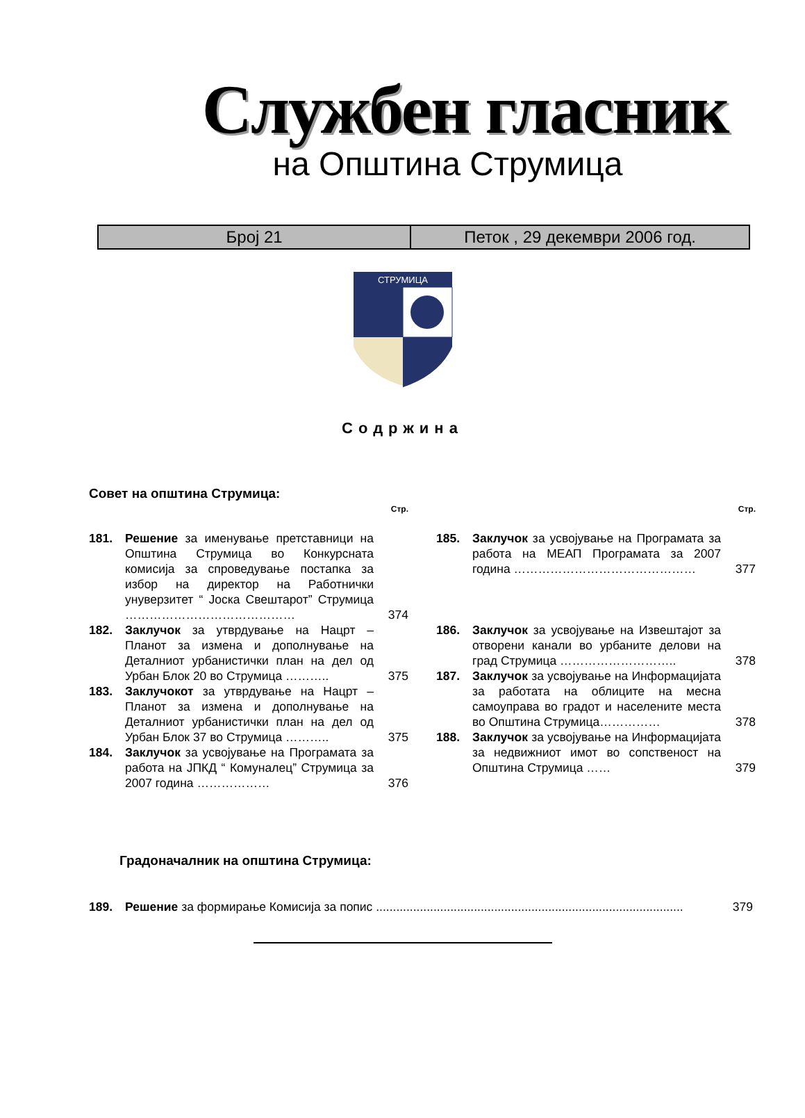Службен гласник
на Општина Струмица
| Број 21 | Петок , 29 декември 2006 год. |
СТРУМИЦА
Содржина
Совет на општина Струмица:
Стр.
181. Решение за именување претставници на Општина Струмица во Конкурсната комисија за спроведување постапка за избор на директор на Работнички унуверзитет “ Јоска Свештарот” Струмица …………………………………… 374
182. Заклучок за утврдување на Нацрт – Планот за измена и дополнување на Деталниот урбанистички план на дел од Урбан Блок 20 во Струмица ……….. 375
183. Заклучокот за утврдување на Нацрт – Планот за измена и дополнување на Деталниот урбанистички план на дел од Урбан Блок 37 во Струмица ……….. 375
184. Заклучок за усвојување на Програмата за работа на ЈПКД “ Комуналец” Струмица за 2007 година ……………… 376
Стр.
185. Заклучок за усвојување на Програмата за работа на МЕАП Програмата за 2007 година ……………………………………… 377
186. Заклучок за усвојување на Извештајот за отворени канали во урбаните делови на град Струмица ……………………….. 378
187. Заклучок за усвојување на Информацијата за работата на облиците на месна самоуправа во градот и населените места во Општина Струмица…………… 378
188. Заклучок за усвојување на Информацијата за недвижниот имот во сопственост на Општина Струмица …… 379
Градоначалник на општина Струмица:
189. Решение за формирање Комисија за попис ........................................................................................... 379